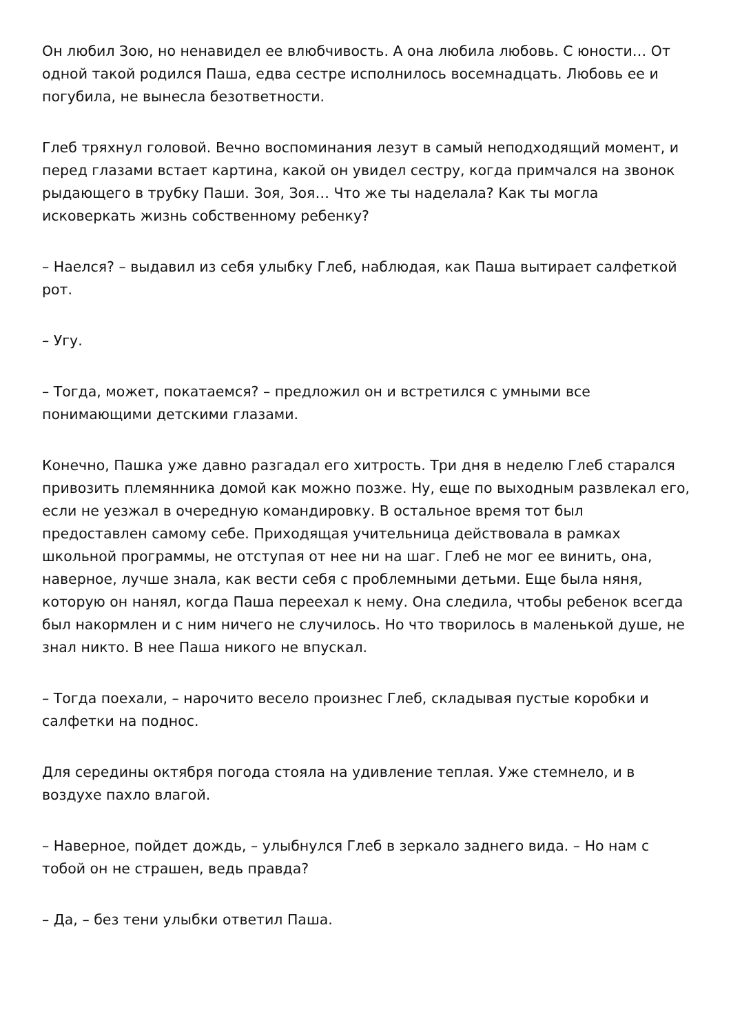Он любил Зою, но ненавидел ее влюбчивость. А она любила любовь. С юности… От одной такой родился Паша, едва сестре исполнилось восемнадцать. Любовь ее и погубила, не вынесла безответности.
Глеб тряхнул головой. Вечно воспоминания лезут в самый неподходящий момент, и перед глазами встает картина, какой он увидел сестру, когда примчался на звонок рыдающего в трубку Паши. Зоя, Зоя… Что же ты наделала? Как ты могла исковеркать жизнь собственному ребенку?
– Наелся? – выдавил из себя улыбку Глеб, наблюдая, как Паша вытирает салфеткой рот.
– Угу.
– Тогда, может, покатаемся? – предложил он и встретился с умными все понимающими детскими глазами.
Конечно, Пашка уже давно разгадал его хитрость. Три дня в неделю Глеб старался привозить племянника домой как можно позже. Ну, еще по выходным развлекал его, если не уезжал в очередную командировку. В остальное время тот был предоставлен самому себе. Приходящая учительница действовала в рамках школьной программы, не отступая от нее ни на шаг. Глеб не мог ее винить, она, наверное, лучше знала, как вести себя с проблемными детьми. Еще была няня, которую он нанял, когда Паша переехал к нему. Она следила, чтобы ребенок всегда был накормлен и с ним ничего не случилось. Но что творилось в маленькой душе, не знал никто. В нее Паша никого не впускал.
– Тогда поехали, – нарочито весело произнес Глеб, складывая пустые коробки и салфетки на поднос.
Для середины октября погода стояла на удивление теплая. Уже стемнело, и в воздухе пахло влагой.
– Наверное, пойдет дождь, – улыбнулся Глеб в зеркало заднего вида. – Но нам с тобой он не страшен, ведь правда?
– Да, – без тени улыбки ответил Паша.